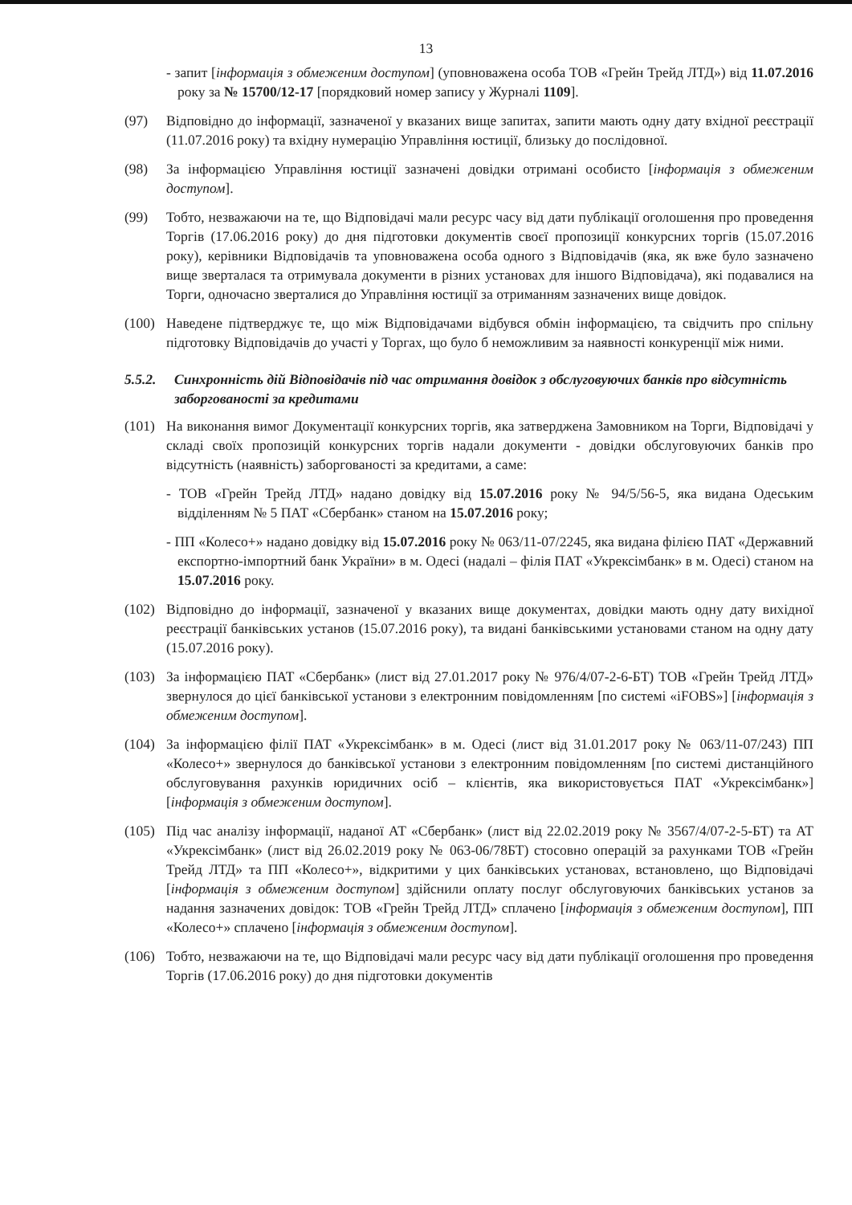13
- запит [інформація з обмеженим доступом] (уповноважена особа ТОВ «Грейн Трейд ЛТД») від 11.07.2016 року за № 15700/12-17 [порядковий номер запису у Журналі 1109].
(97) Відповідно до інформації, зазначеної у вказаних вище запитах, запити мають одну дату вхідної реєстрації (11.07.2016 року) та вхідну нумерацію Управління юстиції, близьку до послідовної.
(98) За інформацією Управління юстиції зазначені довідки отримані особисто [інформація з обмеженим доступом].
(99) Тобто, незважаючи на те, що Відповідачі мали ресурс часу від дати публікації оголошення про проведення Торгів (17.06.2016 року) до дня підготовки документів своєї пропозиції конкурсних торгів (15.07.2016 року), керівники Відповідачів та уповноважена особа одного з Відповідачів (яка, як вже було зазначено вище зверталася та отримувала документи в різних установах для іншого Відповідача), які подавалися на Торги, одночасно зверталися до Управління юстиції за отриманням зазначених вище довідок.
(100)
Наведене підтверджує те, що між Відповідачами відбувся обмін інформацією, та свідчить про спільну підготовку Відповідачів до участі у Торгах, що було б неможливим за наявності конкуренції між ними.
5.5.2.
Синхронність дій Відповідачів під час отримання довідок з обслуговуючих банків про відсутність заборгованості за кредитами
(101)
На виконання вимог Документації конкурсних торгів, яка затверджена Замовником на Торги, Відповідачі у складі своїх пропозицій конкурсних торгів надали документи - довідки обслуговуючих банків про відсутність (наявність) заборгованості за кредитами, а саме:
- ТОВ «Грейн Трейд ЛТД» надано довідку від 15.07.2016 року № 94/5/56-5, яка видана Одеським відділенням № 5 ПАТ «Сбербанк» станом на 15.07.2016 року;
- ПП «Колесо+» надано довідку від 15.07.2016 року № 063/11-07/2245, яка видана філією ПАТ «Державний експортно-імпортний банк України» в м. Одесі (надалі – філія ПАТ «Укрексімбанк» в м. Одесі) станом на 15.07.2016 року.
(102)
Відповідно до інформації, зазначеної у вказаних вище документах, довідки мають одну дату вихідної реєстрації банківських установ (15.07.2016 року), та видані банківськими установами станом на одну дату (15.07.2016 року).
(103)
За інформацією ПАТ «Сбербанк» (лист від 27.01.2017 року № 976/4/07-2-6-БТ) ТОВ «Грейн Трейд ЛТД» звернулося до цієї банківської установи з електронним повідомленням [по системі «iFOBS»] [інформація з обмеженим доступом].
(104)
За інформацією філії ПАТ «Укрексімбанк» в м. Одесі (лист від 31.01.2017 року № 063/11-07/243) ПП «Колесо+» звернулося до банківської установи з електронним повідомленням [по системі дистанційного обслуговування рахунків юридичних осіб – клієнтів, яка використовується ПАТ «Укрексімбанк»] [інформація з обмеженим доступом].
(105)
Під час аналізу інформації, наданої АТ «Сбербанк» (лист від 22.02.2019 року № 3567/4/07-2-5-БТ) та АТ «Укрексімбанк» (лист від 26.02.2019 року № 063-06/78БТ) стосовно операцій за рахунками ТОВ «Грейн Трейд ЛТД» та ПП «Колесо+», відкритими у цих банківських установах, встановлено, що Відповідачі [інформація з обмеженим доступом] здійснили оплату послуг обслуговуючих банківських установ за надання зазначених довідок: ТОВ «Грейн Трейд ЛТД» сплачено [інформація з обмеженим доступом], ПП «Колесо+» сплачено [інформація з обмеженим доступом].
(106)
Тобто, незважаючи на те, що Відповідачі мали ресурс часу від дати публікації оголошення про проведення Торгів (17.06.2016 року) до дня підготовки документів